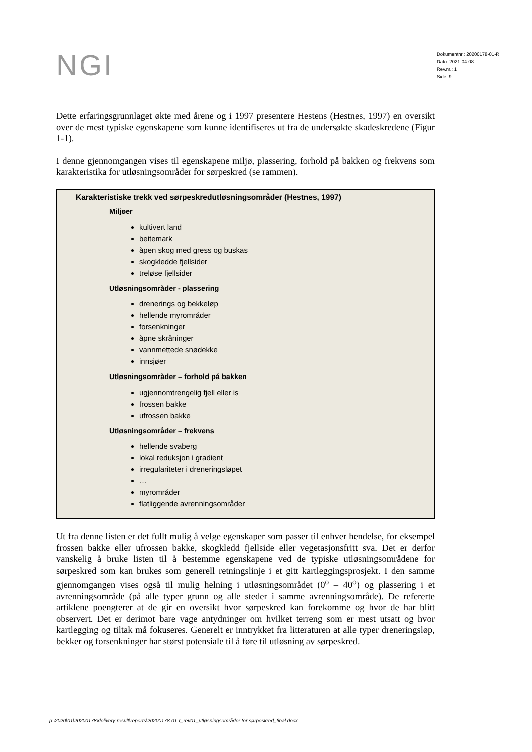NGI
Dokumentnr.: 20200178-01-R
Dato: 2021-04-08
Rev.nr.: 1
Side: 9
Dette erfaringsgrunnlaget økte med årene og i 1997 presentere Hestens (Hestnes, 1997) en oversikt over de mest typiske egenskapene som kunne identifiseres ut fra de undersøkte skadeskredene (Figur 1-1).
I denne gjennomgangen vises til egenskapene miljø, plassering, forhold på bakken og frekvens som karakteristika for utløsningsområder for sørpeskred (se rammen).
Karakteristiske trekk ved sørpeskredutløsningsområder (Hestnes, 1997)
Miljøer
kultivert land
beitemark
åpen skog med gress og buskas
skogkledde fjellsider
treløse fjellsider
Utløsningsområder - plassering
drenerings og bekkeløp
hellende myrområder
forsenkninger
åpne skråninger
vannmettede snødekke
innsjøer
Utløsningsområder – forhold på bakken
ugjennomtrengelig fjell eller is
frossen bakke
ufrossen bakke
Utløsningsområder – frekvens
hellende svaberg
lokal reduksjon i gradient
irregulariteter i dreneringsløpet
…
myrområder
flatliggende avrenningsområder
Ut fra denne listen er det fullt mulig å velge egenskaper som passer til enhver hendelse, for eksempel frossen bakke eller ufrossen bakke, skogkledd fjellside eller vegetasjonsfritt sva. Det er derfor vanskelig å bruke listen til å bestemme egenskapene ved de typiske utløsningsområdene for sørpeskred som kan brukes som generell retningslinje i et gitt kartleggingsprosjekt. I den samme gjennomgangen vises også til mulig helning i utløsningsområdet (0<sup>o</sup> – 40<sup>o</sup>) og plassering i et avrenningsområde (på alle typer grunn og alle steder i samme avrenningsområde). De refererte artiklene poengterer at de gir en oversikt hvor sørpeskred kan forekomme og hvor de har blitt observert. Det er derimot bare vage antydninger om hvilket terreng som er mest utsatt og hvor kartlegging og tiltak må fokuseres. Generelt er inntrykket fra litteraturen at alle typer dreneringsløp, bekker og forsenkninger har størst potensiale til å føre til utløsning av sørpeskred.
p:\2020\01\20200178\delivery-result\reports\20200178-01-r_rev01_utløsningsområder for sørpeskred_final.docx